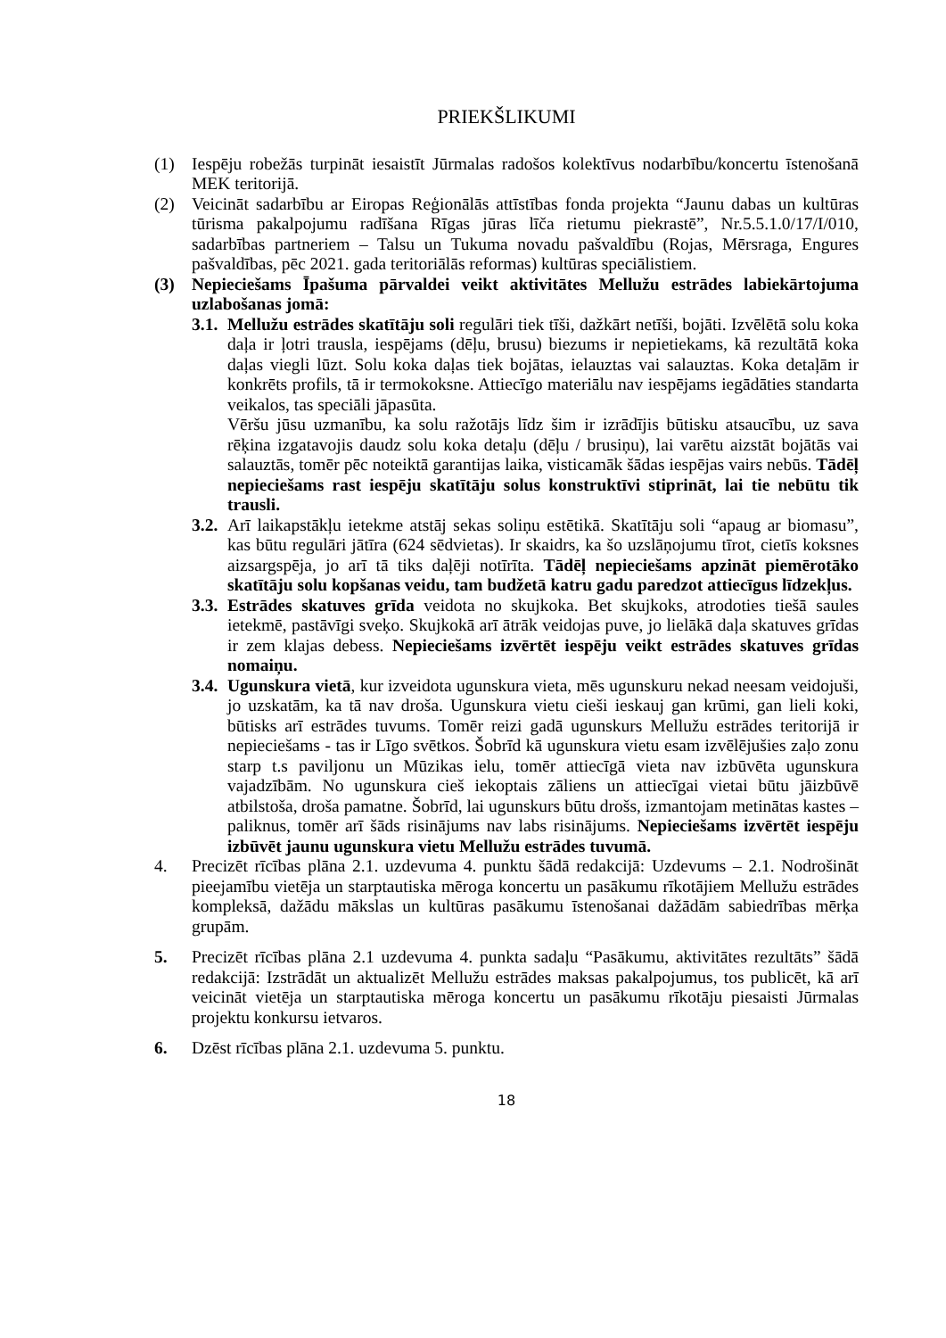PRIEKŠLIKUMI
(1) Iespēju robežās turpināt iesaistīt Jūrmalas radošos kolektīvus nodarbību/koncertu īstenošanā MEK teritorijā.
(2) Veicināt sadarbību ar Eiropas Reģionālās attīstības fonda projekta “Jaunu dabas un kultūras tūrisma pakalpojumu radīšana Rīgas jūras līča rietumu piekrastē”, Nr.5.5.1.0/17/I/010, sadarbības partneriem – Talsu un Tukuma novadu pašvaldību (Rojas, Mērsraga, Engures pašvaldības, pēc 2021. gada teritoriālās reformas) kultūras speciālistiem.
(3) Nepieciešams Īpašuma pārvaldei veikt aktivitātes Mellužu estrādes labiekārtojuma uzlabošanas jomā:
3.1. Mellužu estrādes skatītāju soli regulāri tiek tīši, dažkārt netīši, bojāti. Izvēlētā solu koka daļa ir ļotri trausla, iespējams (dēļu, brusu) biezums ir nepietiekams, kā rezultātā koka daļas viegli lūzt. Solu koka daļas tiek bojātas, ielauztas vai salauztas. Koka detaļām ir konkrēts profils, tā ir termokoksne. Attiecīgo materiālu nav iespējams iegādāties standarta veikalos, tas speciāli jāpasūta.
Vēršu jūsu uzmanību, ka solu ražotājs līdz šim ir izrādījis būtisku atsaucību, uz sava rēķina izgatavojis daudz solu koka detaļu (dēļu / brusiņu), lai varētu aizstāt bojātās vai salauztās, tomēr pēc noteiktā garantijas laika, visticamāk šādas iespējas vairs nebūs. Tādēļ nepieciešams rast iespēju skatītāju solus konstruktīvi stiprināt, lai tie nebūtu tik trausli.
3.2. Arī laikapstākļu ietekme atstāj sekas soliņu estētikā. Skatītāju soli “apaug ar biomasu”, kas būtu regulāri jātīra (624 sēdvietas). Ir skaidrs, ka šo uzslāņojumu tīrot, cietīs koksnes aizsargspēja, jo arī tā tiks daļēji notīrīta. Tādēļ nepieciešams apzināt piemērotāko skatītāju solu kopšanas veidu, tam budžetā katru gadu paredzot attiecīgus līdzekļus.
3.3. Estrādes skatuves grīda veidota no skujkoka. Bet skujkoks, atrodoties tiešā saules ietekmē, pastāvīgi sveķo. Skujkokā arī ātrāk veidojas puve, jo lielākā daļa skatuves grīdas ir zem klajas debess. Nepieciešams izvērtēt iespēju veikt estrādes skatuves grīdas nomaiņu.
3.4. Ugunskura vietā, kur izveidota ugunskura vieta, mēs ugunskuru nekad neesam veidojuši, jo uzskatām, ka tā nav droša. Ugunskura vietu cieši ieskauj gan krūmi, gan lieli koki, būtisks arī estrādes tuvums. Tomēr reizi gadā ugunskurs Mellužu estrādes teritorijā ir nepieciešams - tas ir Līgo svētkos. Šobrīd kā ugunskura vietu esam izvēlējušies zaļo zonu starp t.s paviljonu un Mūzikas ielu, tomēr attiecīgā vieta nav izbūvēta ugunskura vajadzībām. No ugunskura cieš iekoptais zāliens un attiecīgai vietai būtu jāizbūvē atbilstoša, droša pamatne. Šobrīd, lai ugunskurs būtu drošs, izmantojam metinātas kastes – paliknus, tomēr arī šāds risinājums nav labs risinājums. Nepieciešams izvērtēt iespēju izbūvēt jaunu ugunskura vietu Mellužu estrādes tuvumā.
4. Precizēt rīcības plāna 2.1. uzdevuma 4. punktu šādā redakcijā: Uzdevums – 2.1. Nodrošināt pieejamību vietēja un starptautiska mēroga koncertu un pasākumu rīkotājiem Mellužu estrādes kompleksā, dažādu mākslas un kultūras pasākumu īstenošanai dažādām sabiedrības mērķa grupām.
5. Precizēt rīcības plāna 2.1 uzdevuma 4. punkta sadaļu “Pasākumu, aktivitātes rezultāts” šādā redakcijā: Izstrādāt un aktualizēt Mellužu estrādes maksas pakalpojumus, tos publicēt, kā arī veicināt vietēja un starptautiska mēroga koncertu un pasākumu rīkotāju piesaisti Jūrmalas projektu konkursu ietvaros.
6. Dzēst rīcības plāna 2.1. uzdevuma 5. punktu.
18